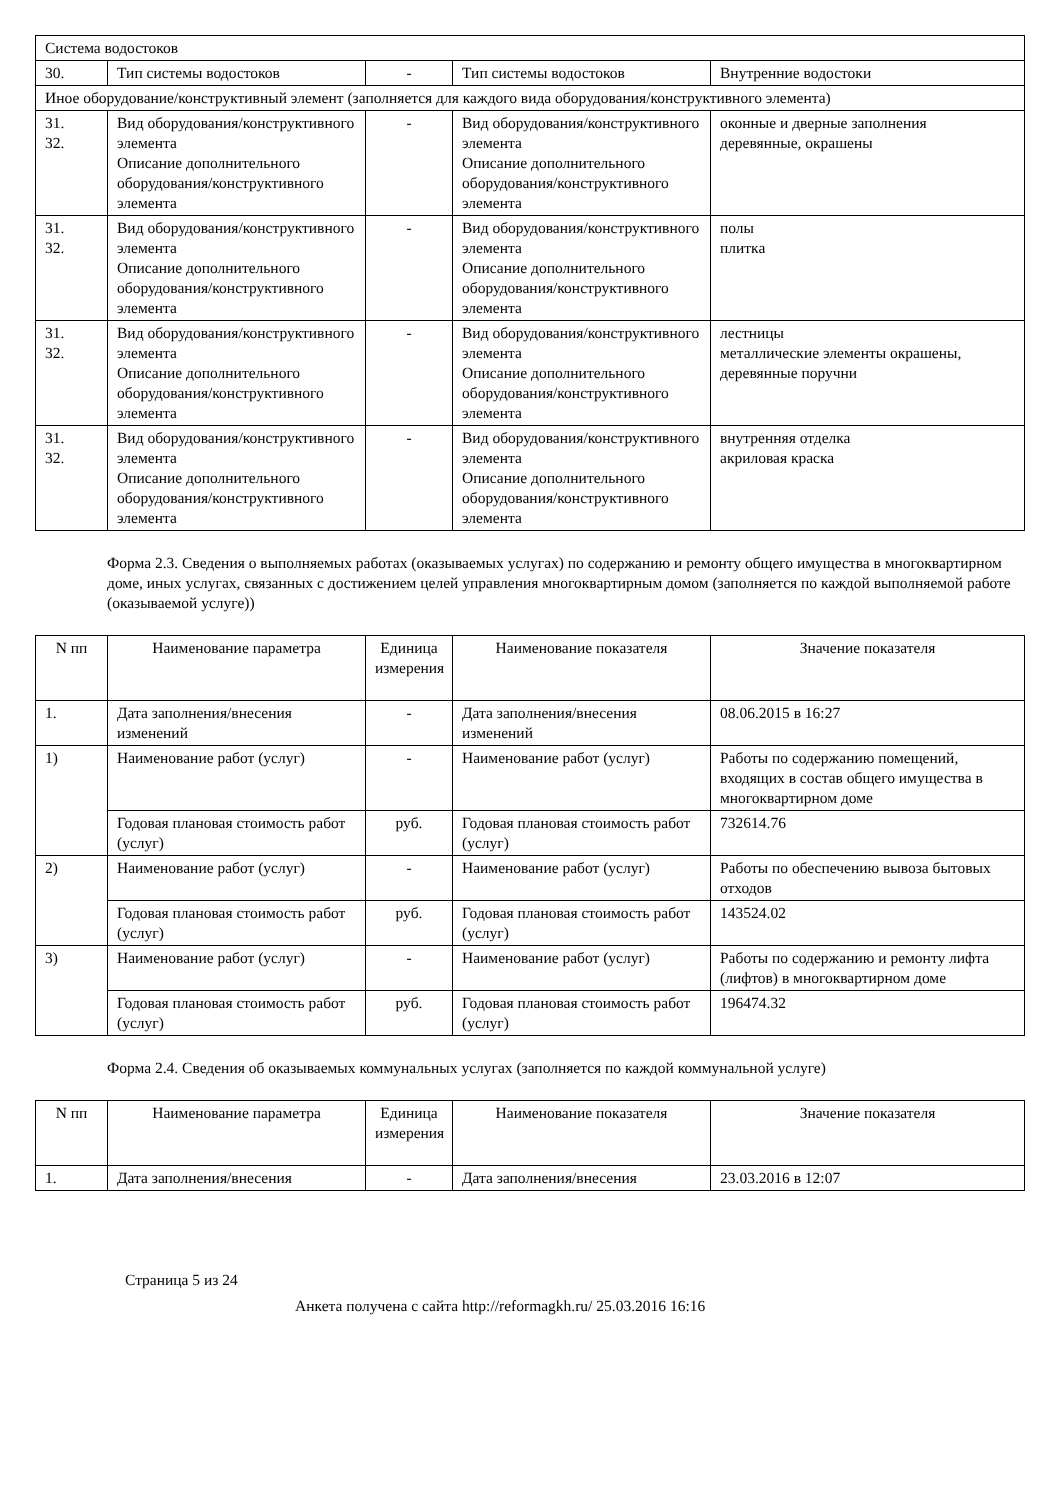| Система водостоков | | | | |
| 30. | Тип системы водостоков | - | Тип системы водостоков | Внутренние водостоки |
| Иное оборудование/конструктивный элемент (заполняется для каждого вида оборудования/конструктивного элемента) | | | | |
| 31. 32. | Вид оборудования/конструктивного элемента Описание дополнительного оборудования/конструктивного элемента | - | Вид оборудования/конструктивного элемента Описание дополнительного оборудования/конструктивного элемента | оконные и дверные заполнения деревянные, окрашены |
| 31. 32. | Вид оборудования/конструктивного элемента Описание дополнительного оборудования/конструктивного элемента | - | Вид оборудования/конструктивного элемента Описание дополнительного оборудования/конструктивного элемента | полы плитка |
| 31. 32. | Вид оборудования/конструктивного элемента Описание дополнительного оборудования/конструктивного элемента | - | Вид оборудования/конструктивного элемента Описание дополнительного оборудования/конструктивного элемента | лестницы металлические элементы окрашены, деревянные поручни |
| 31. 32. | Вид оборудования/конструктивного элемента Описание дополнительного оборудования/конструктивного элемента | - | Вид оборудования/конструктивного элемента Описание дополнительного оборудования/конструктивного элемента | внутренняя отделка акриловая краска |
Форма 2.3. Сведения о выполняемых работах (оказываемых услугах) по содержанию и ремонту общего имущества в многоквартирном доме, иных услугах, связанных с достижением целей управления многоквартирным домом (заполняется по каждой выполняемой работе (оказываемой услуге))
| N пп | Наименование параметра | Единица измерения | Наименование показателя | Значение показателя |
| --- | --- | --- | --- | --- |
| 1. | Дата заполнения/внесения изменений | - | Дата заполнения/внесения изменений | 08.06.2015 в 16:27 |
| 1) | Наименование работ (услуг) | - | Наименование работ (услуг) | Работы по содержанию помещений, входящих в состав общего имущества в многоквартирном доме |
| | Годовая плановая стоимость работ (услуг) | руб. | Годовая плановая стоимость работ (услуг) | 732614.76 |
| 2) | Наименование работ (услуг) | - | Наименование работ (услуг) | Работы по обеспечению вывоза бытовых отходов |
| | Годовая плановая стоимость работ (услуг) | руб. | Годовая плановая стоимость работ (услуг) | 143524.02 |
| 3) | Наименование работ (услуг) | - | Наименование работ (услуг) | Работы по содержанию и ремонту лифта (лифтов) в многоквартирном доме |
| | Годовая плановая стоимость работ (услуг) | руб. | Годовая плановая стоимость работ (услуг) | 196474.32 |
Форма 2.4. Сведения об оказываемых коммунальных услугах (заполняется по каждой коммунальной услуге)
| N пп | Наименование параметра | Единица измерения | Наименование показателя | Значение показателя |
| --- | --- | --- | --- | --- |
| 1. | Дата заполнения/внесения | - | Дата заполнения/внесения | 23.03.2016 в 12:07 |
Страница 5 из 24
Анкета получена с сайта http://reformagkh.ru/ 25.03.2016 16:16